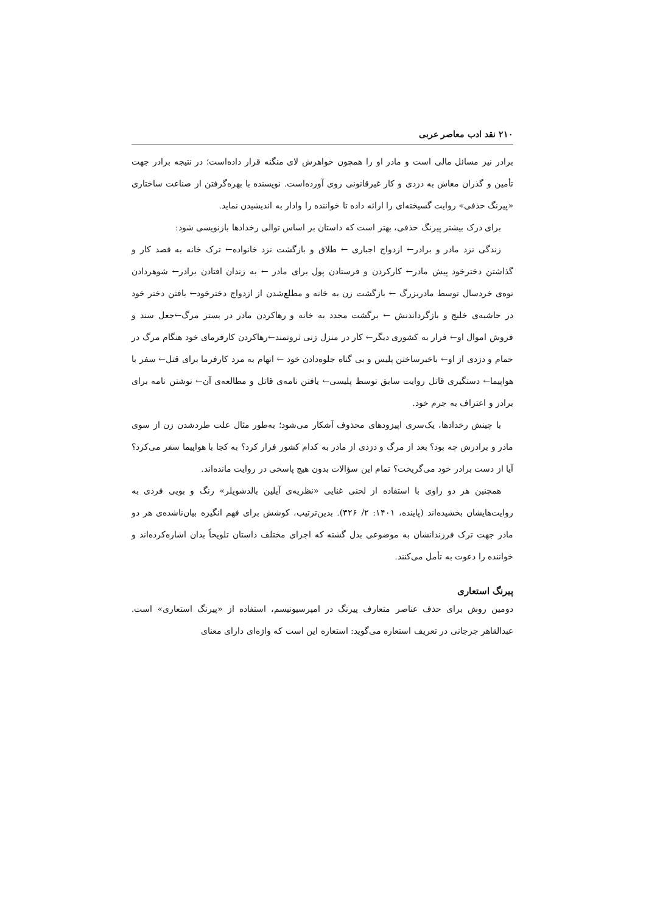۲۱۰ نقد ادب معاصر عربی
برادر نیز مسائل مالی است و مادر او را همچون خواهرش لای منگنه قرار داده‌است؛ در نتیجه برادر جهت تأمین و گذران معاش به دزدی و کار غیرقانونی روی آورده‌است. نویسنده با بهره‌گرفتن از صناعت ساختاری «پیرنگ حذفی» روایت گسیخته‌ای را ارائه داده تا خواننده را وادار به اندیشیدن نماید.
برای درک بیشتر پیرنگ حذفی، بهتر است که داستان بر اساس توالی رخدادها بازنویسی شود:
زندگی نزد مادر و برادر← ازدواج اجباری ← طلاق و بازگشت نزد خانواده← ترک خانه به قصد کار و گذاشتن دخترخود پیش مادر← کارکردن و فرستادن پول برای مادر ← به زندان افتادن برادر← شوهردادن نوه‌ی خردسال توسط مادربزرگ ← بازگشت زن به خانه و مطلع‌شدن از ازدواج دخترخود← یافتن دختر خود در حاشیه‌ی خلیج و بازگرداندنش ← برگشت مجدد به خانه و رهاکردن مادر در بستر مرگ←جعل سند و فروش اموال او← فرار به کشوری دیگر← کار در منزل زنی ثروتمند←رهاکردن کارفرمای خود هنگام مرگ در حمام و دزدی از او← باخبرساختن پلیس و بی گناه جلوه‌دادن خود ← اتهام به مرد کارفرما برای قتل← سفر با هواپیما← دستگیری قاتل روایت سابق توسط پلیسی← یافتن نامه‌ی قاتل و مطالعه‌ی آن← نوشتن نامه برای برادر و اعتراف به جرم خود.
با چینش رخدادها، یک‌سری اپیزودهای محذوف آشکار می‌شود؛ به‌طور مثال علت طردشدن زن از سوی مادر و برادرش چه بود؟ بعد از مرگ و دزدی از مادر به کدام کشور فرار کرد؟ به کجا با هواپیما سفر می‌کرد؟ آیا از دست برادر خود می‌گریخت؟ تمام این سؤالات بدون هیچ پاسخی در روایت مانده‌اند.
همچنین هر دو راوی با استفاده از لحنی غنایی «نظریه‌ی آیلین بالدشویلر» رنگ و بویی فردی به روایت‌هایشان بخشیده‌اند (پاینده، ۱۴۰۱: ۲/ ۳۲۶). بدین‌ترتیب، کوشش برای فهم انگیزه بیان‌ناشده‌ی هر دو مادر جهت ترک فرزندانشان به موضوعی بدل گشته که اجزای مختلف داستان تلویحاً بدان اشاره‌کرده‌اند و خواننده را دعوت به تأمل می‌کنند.
پیرنگ استعاری
دومین روش برای حذف عناصر متعارف پیرنگ در امپرسیونیسم، استفاده از «پیرنگ استعاری» است. عبدالقاهر جرجانی در تعریف استعاره می‌گوید: استعاره این است که واژه‌ای دارای معنای